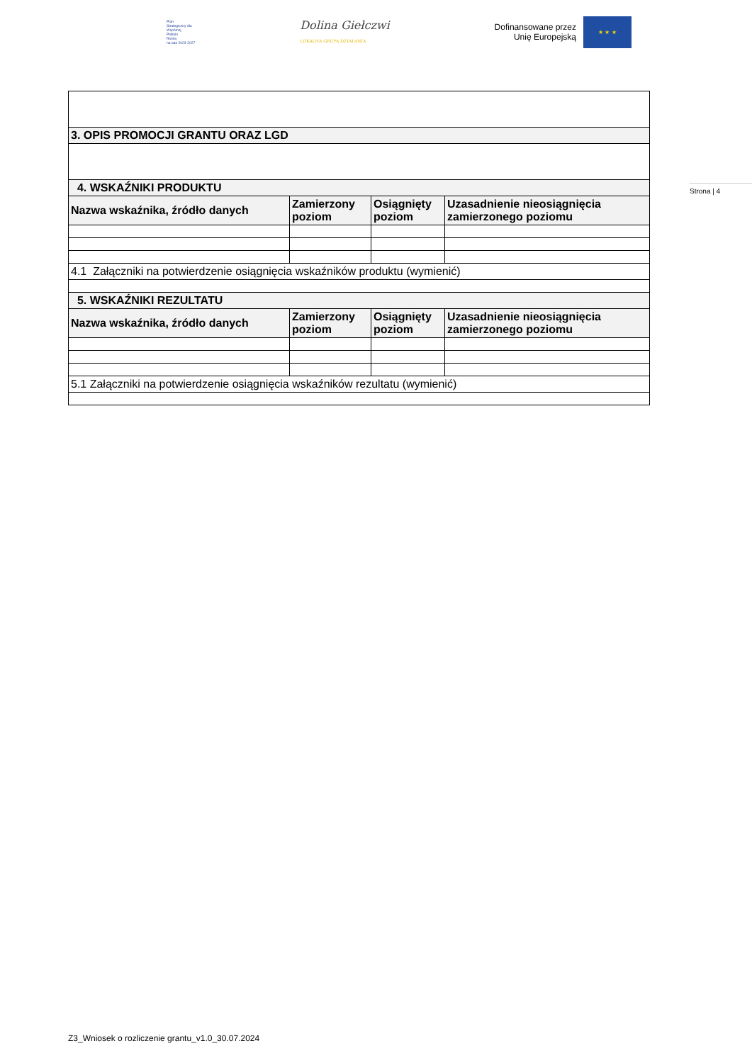Plan
Strategiczny dla
Wspólnej
Polityki
Rolnej
na lata 2023-2027
Dolina Giełczwi
LOKALNA GRUPA DZIAŁANIA
Dofinansowane przez
Unię Europejską
★ ★ ★
Strona | 4
| 3. OPIS PROMOCJI GRANTU ORAZ LGD | | | |
| 4. WSKAŹNIKI PRODUKTU | | | |
| Nazwa wskaźnika, źródło danych | Zamierzony poziom | Osiągnięty poziom | Uzasadnienie nieosiągnięcia zamierzonego poziomu |
| 4.1 Załączniki na potwierdzenie osiągnięcia wskaźników produktu (wymienić) | | | |
| 5. WSKAŹNIKI REZULTATU | | | |
| Nazwa wskaźnika, źródło danych | Zamierzony poziom | Osiągnięty poziom | Uzasadnienie nieosiągnięcia zamierzonego poziomu |
| 5.1 Załączniki na potwierdzenie osiągnięcia wskaźników rezultatu (wymienić) | | | |
Z3_Wniosek o rozliczenie grantu_v1.0_30.07.2024